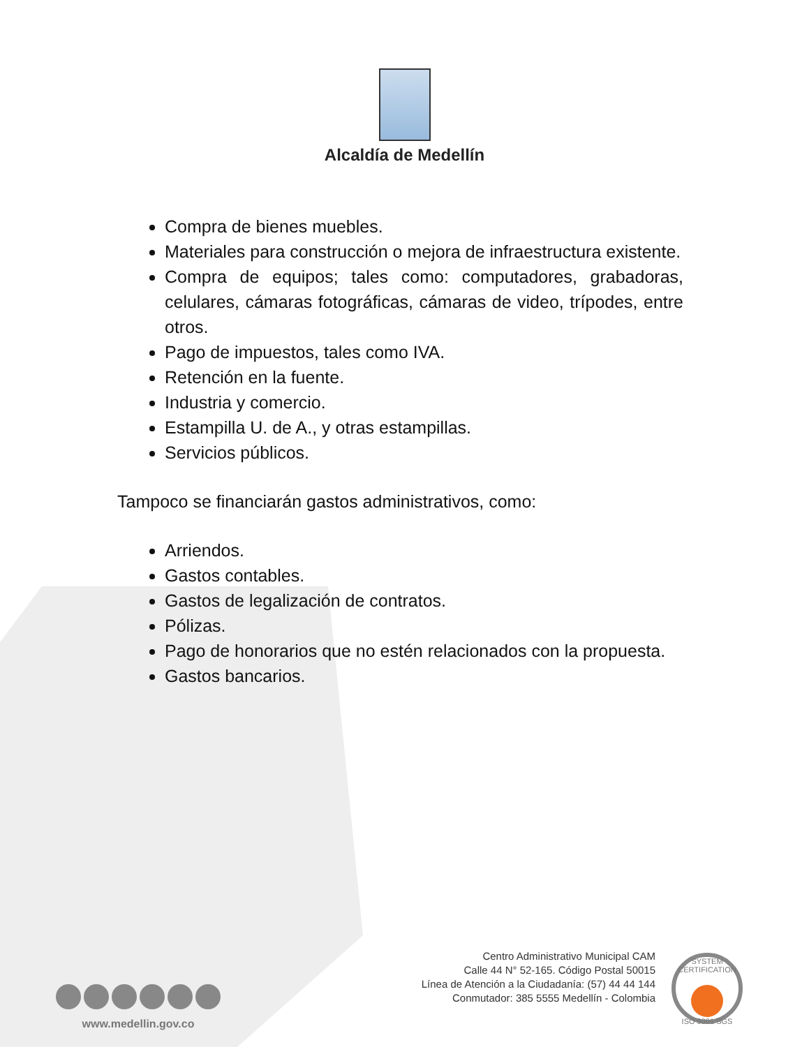Alcaldía de Medellín
Compra de bienes muebles.
Materiales para construcción o mejora de infraestructura existente.
Compra de equipos; tales como: computadores, grabadoras, celulares, cámaras fotográficas, cámaras de video, trípodes, entre otros.
Pago de impuestos, tales como IVA.
Retención en la fuente.
Industria y comercio.
Estampilla U. de A., y otras estampillas.
Servicios públicos.
Tampoco se financiarán gastos administrativos, como:
Arriendos.
Gastos contables.
Gastos de legalización de contratos.
Pólizas.
Pago de honorarios que no estén relacionados con la propuesta.
Gastos bancarios.
www.medellin.gov.co
Centro Administrativo Municipal CAM
Calle 44 N° 52-165. Código Postal 50015
Línea de Atención a la Ciudadanía: (57) 44 44 144
Conmutador: 385 5555 Medellín - Colombia
SYSTEM CERTIFICATION ISO 9001 SGS